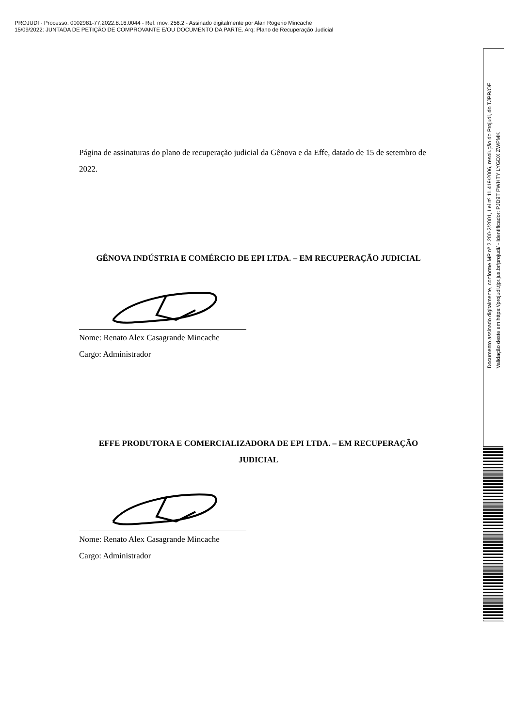PROJUDI - Processo: 0002981-77.2022.8.16.0044 - Ref. mov. 256.2 - Assinado digitalmente por Alan Rogerio Mincache
15/09/2022: JUNTADA DE PETIÇÃO DE COMPROVANTE E/OU DOCUMENTO DA PARTE. Arq: Plano de Recuperação Judicial
Página de assinaturas do plano de recuperação judicial da Gênova e da Effe, datado de 15 de setembro de 2022.
GÊNOVA INDÚSTRIA E COMÉRCIO DE EPI LTDA. – EM RECUPERAÇÃO JUDICIAL
Nome: Renato Alex Casagrande Mincache
Cargo: Administrador
EFFE PRODUTORA E COMERCIALIZADORA DE EPI LTDA. – EM RECUPERAÇÃO JUDICIAL
Nome: Renato Alex Casagrande Mincache
Cargo: Administrador
Documento assinado digitalmente, conforme MP nº 2.200-2/2001, Lei nº 11.419/2006, resolução do Projudi, do TJPR/OE
Validação deste em https://projudi.tjpr.jus.br/projudi/ - Identificador: PJD9T PWHTY LYGDX ZWPMK